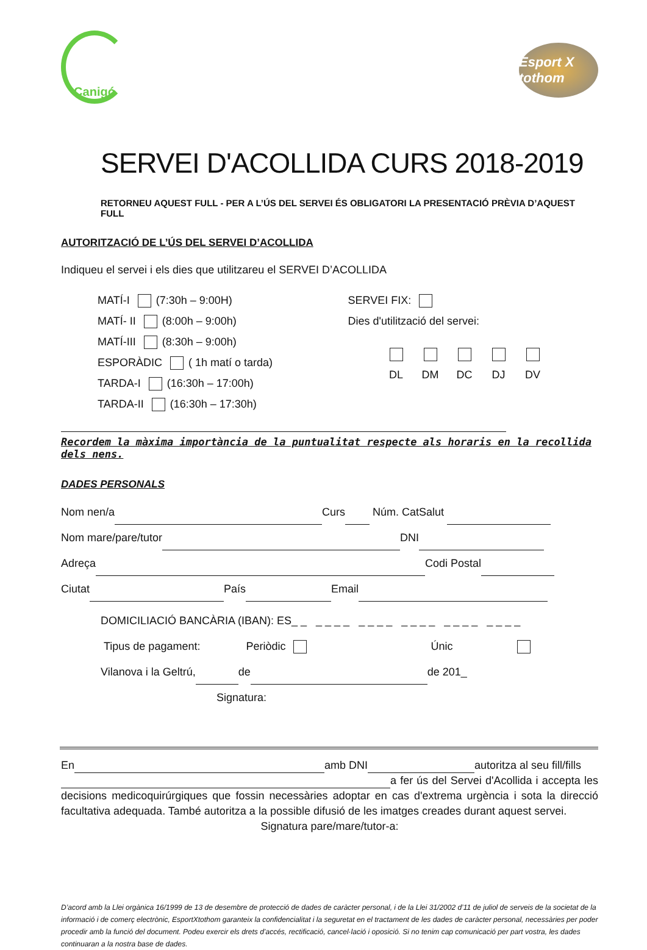Canigó
Esport X tothom
SERVEI D'ACOLLIDA CURS 2018-2019
RETORNEU AQUEST FULL - PER A L’ÚS DEL SERVEI ÉS OBLIGATORI LA PRESENTACIÓ PRÈVIA D’AQUEST FULL
AUTORITZACIÓ DE L’ÚS DEL SERVEI D’ACOLLIDA
Indiqueu el servei i els dies que utilitzareu el SERVEI D’ACOLLIDA
MATÍ-I (7:30h – 9:00H)
MATÍ- II (8:00h – 9:00h)
MATÍ-III (8:30h – 9:00h)
ESPORÀDIC ( 1h matí o tarda)
TARDA-I (16:30h – 17:00h)
TARDA-II (16:30h – 17:30h)
SERVEI FIX:
Dies d'utilització del servei:
DL
DM
DC
DJ
DV
Recordem la màxima importància de la puntualitat respecte als horaris en la recollida dels nens.
DADES PERSONALS
Nom nen/a Curs Núm. CatSalut
Nom mare/pare/tutor DNI
Adreça Codi Postal
Ciutat País Email
DOMICILIACIÓ BANCÀRIA (IBAN): ES_ _ _ _ _ _ _ _ _ _ _ _ _ _ _ _ _ _ _ _ _ _
Tipus de pagament: Periòdic Únic
Vilanova i la Geltrú, de de 201_
Signatura:
En amb DNI autoritza al seu fill/fills
a fer ús del Servei d'Acollida i accepta les decisions medicoquirúrgiques que fossin necessàries adoptar en cas d'extrema urgència i sota la direcció facultativa adequada. També autoritza a la possible difusió de les imatges creades durant aquest servei.
Signatura pare/mare/tutor-a:
D’acord amb la Llei orgànica 16/1999 de 13 de desembre de protecció de dades de caràcter personal, i de la Llei 31/2002 d’11 de juliol de serveis de la societat de la informació i de comerç electrònic, EsportXtothom garanteix la confidencialitat i la seguretat en el tractament de les dades de caràcter personal, necessàries per poder procedir amb la funció del document. Podeu exercir els drets d’accés, rectificació, cancel·lació i oposició. Si no tenim cap comunicació per part vostra, les dades continuaran a la nostra base de dades.